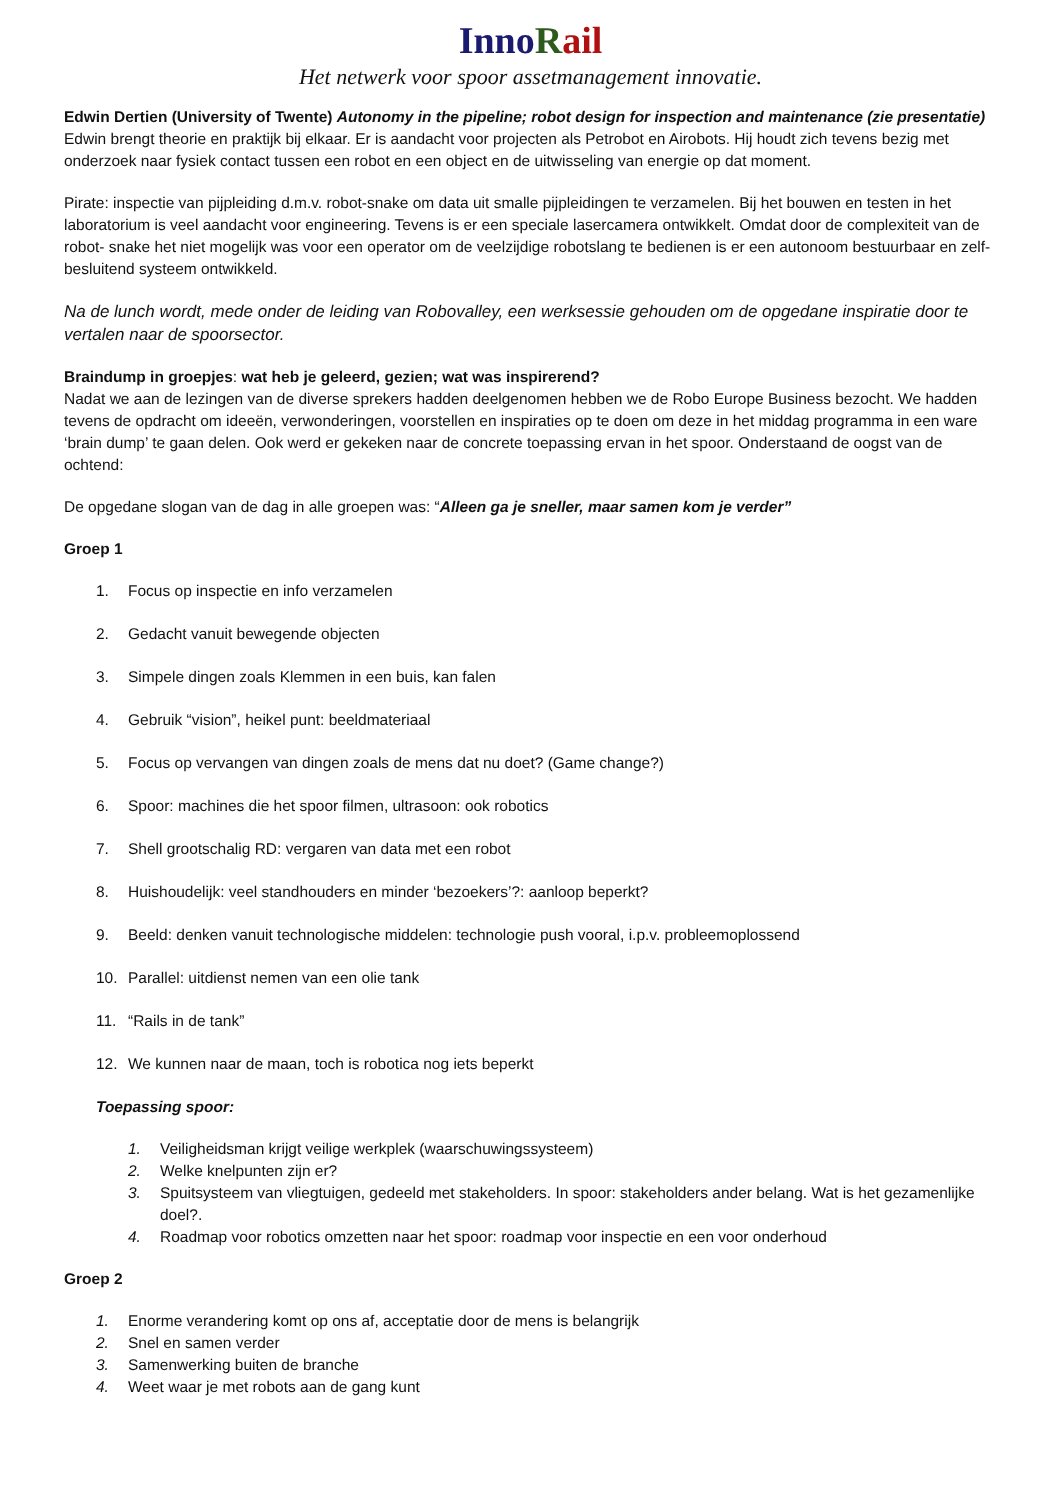Inno Rail
Het netwerk voor spoor assetmanagement innovatie.
Edwin Dertien (University of Twente) Autonomy in the pipeline; robot design for inspection and maintenance (zie presentatie)
Edwin brengt theorie en praktijk bij elkaar. Er is aandacht voor projecten als Petrobot en Airobots. Hij houdt zich tevens bezig met onderzoek naar fysiek contact tussen een robot en een object en de uitwisseling van energie op dat moment.
Pirate: inspectie van pijpleiding d.m.v. robot-snake om data uit smalle pijpleidingen te verzamelen. Bij het bouwen en testen in het laboratorium is veel aandacht voor engineering. Tevens is er een speciale lasercamera ontwikkelt. Omdat door de complexiteit van de robot- snake het niet mogelijk was voor een operator om de veelzijdige robotslang te bedienen is er een autonoom bestuurbaar en zelf- besluitend systeem ontwikkeld.
Na de lunch wordt, mede onder de leiding van Robovalley, een werksessie gehouden om de opgedane inspiratie door te vertalen naar de spoorsector.
Braindump in groepjes: wat heb je geleerd, gezien; wat was inspirerend?
Nadat we aan de lezingen van de diverse sprekers hadden deelgenomen hebben we de Robo Europe Business bezocht. We hadden tevens de opdracht om ideeën, verwonderingen, voorstellen en inspiraties op te doen om deze in het middag programma in een ware ‘brain dump’ te gaan delen. Ook werd er gekeken naar de concrete toepassing ervan in het spoor. Onderstaand de oogst van de ochtend:
De opgedane slogan van de dag in alle groepen was: “Alleen ga je sneller, maar samen kom je verder”
Groep 1
1. Focus op inspectie en info verzamelen
2. Gedacht vanuit bewegende objecten
3. Simpele dingen zoals Klemmen in een buis, kan falen
4. Gebruik “vision”, heikel punt: beeldmateriaal
5. Focus op vervangen van dingen zoals de mens dat nu doet? (Game change?)
6. Spoor: machines die het spoor filmen, ultrasoon: ook robotics
7. Shell grootschalig RD: vergaren van data met een robot
8. Huishoudelijk: veel standhouders en minder ‘bezoekers’?: aanloop beperkt?
9. Beeld: denken vanuit technologische middelen: technologie push vooral, i.p.v. probleemoplossend
10. Parallel: uitdienst nemen van een olie tank
11. “Rails in de tank”
12. We kunnen naar de maan, toch is robotica nog iets beperkt
Toepassing spoor:
1. Veiligheidsman krijgt veilige werkplek (waarschuwingssysteem)
2. Welke knelpunten zijn er?
3. Spuitsysteem van vliegtuigen, gedeeld met stakeholders. In spoor: stakeholders ander belang. Wat is het gezamenlijke doel?.
4. Roadmap voor robotics omzetten naar het spoor: roadmap voor inspectie en een voor onderhoud
Groep 2
1. Enorme verandering komt op ons af, acceptatie door de mens is belangrijk
2. Snel en samen verder
3. Samenwerking buiten de branche
4. Weet waar je met robots aan de gang kunt